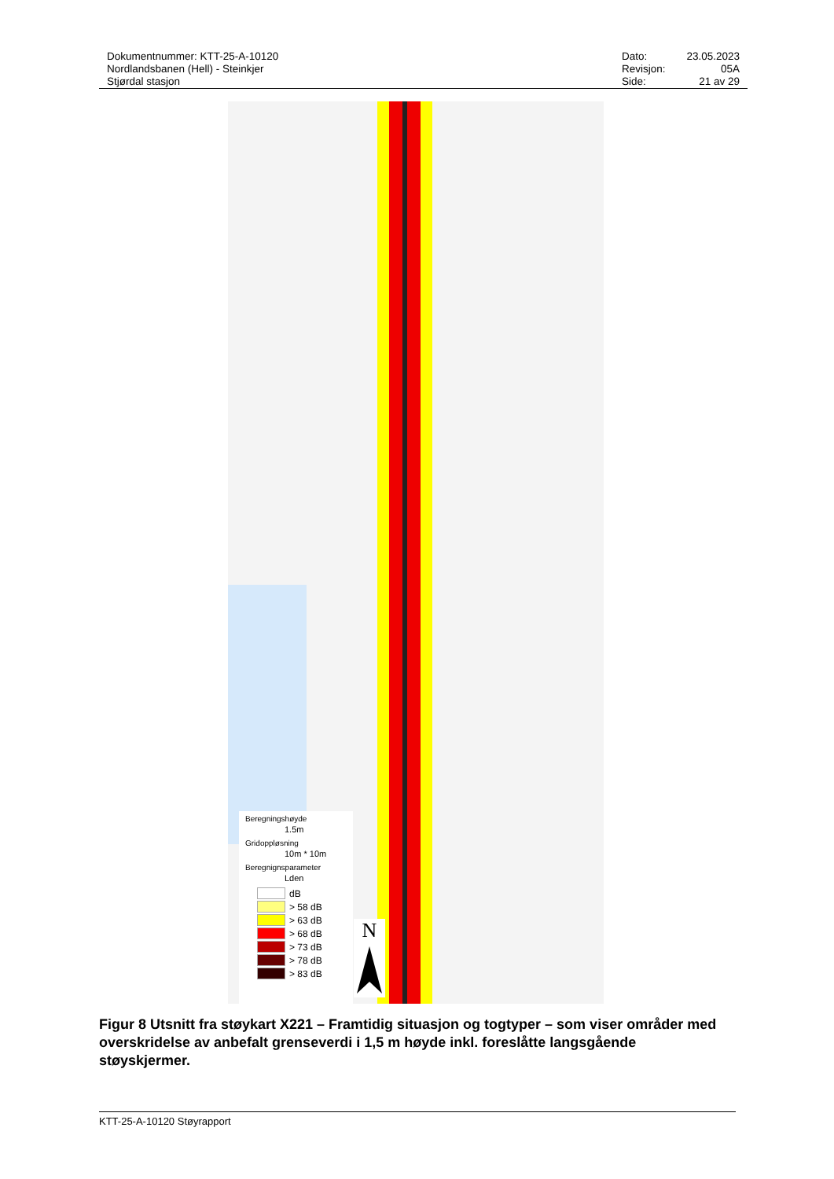Dokumentnummer: KTT-25-A-10120
Nordlandsbanen (Hell) - Steinkjer
Stjørdal stasjon
| Dato: | 23.05.2023 |
| Revisjon: | 05A |
| Side: | 21 av 29 |
Beregningshøyde
1.5m
Gridoppløsning
10m * 10m
Beregnignsparameter
Lden
dB
> 58 dB
> 63 dB
> 68 dB
> 73 dB
> 78 dB
> 83 dB
N
Figur 8 Utsnitt fra støykart X221 – Framtidig situasjon og togtyper – som viser områder med overskridelse av anbefalt grenseverdi i 1,5 m høyde inkl. foreslåtte langsgående støyskjermer.
KTT-25-A-10120 Støyrapport